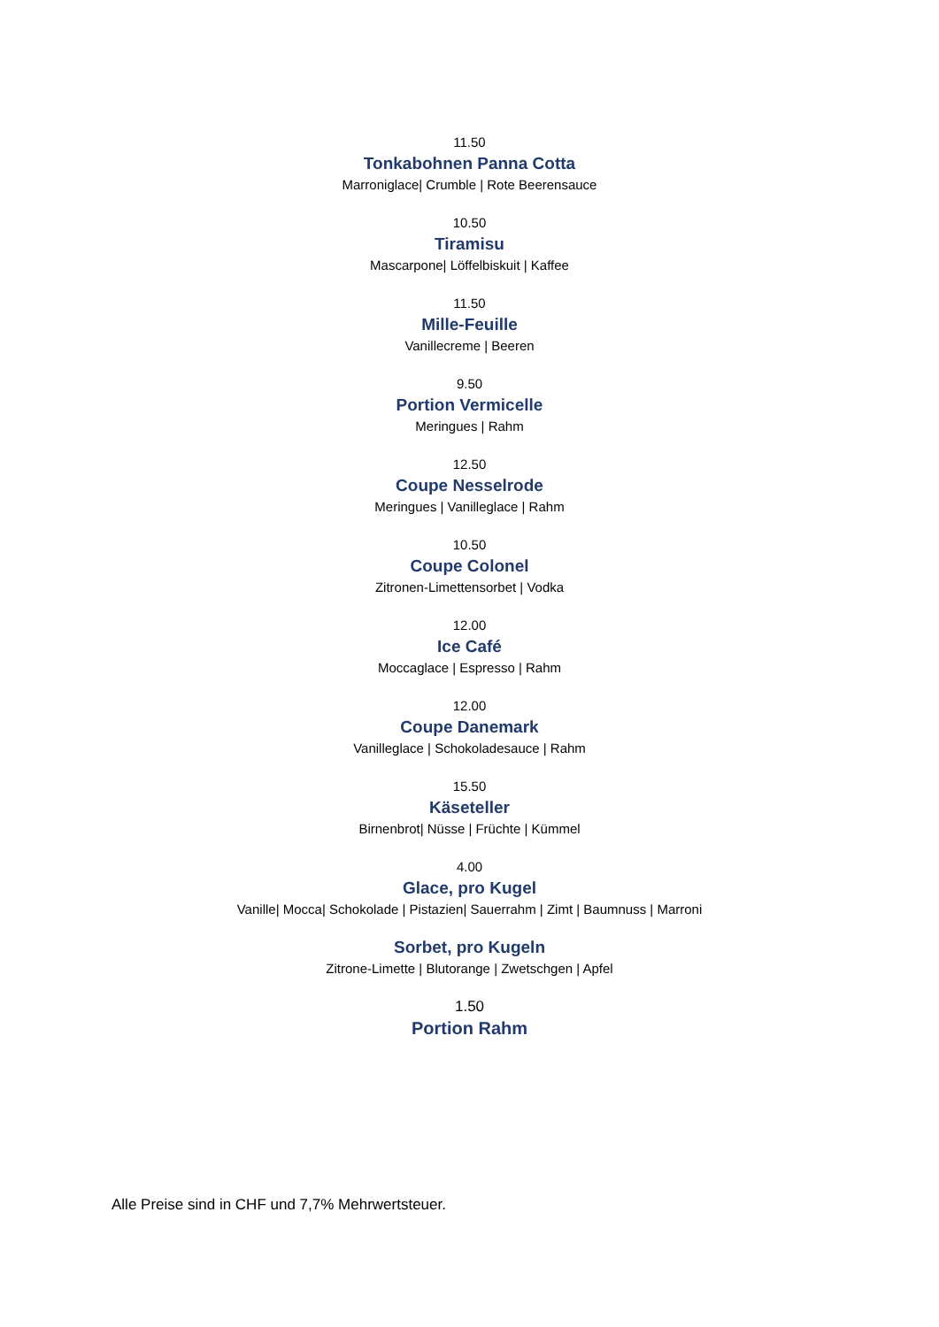11.50
Tonkabohnen Panna Cotta
Marroniglace| Crumble | Rote Beerensauce
10.50
Tiramisu
Mascarpone| Löffelbiskuit | Kaffee
11.50
Mille-Feuille
Vanillecreme | Beeren
9.50
Portion Vermicelle
Meringues | Rahm
12.50
Coupe Nesselrode
Meringues | Vanilleglace | Rahm
10.50
Coupe Colonel
Zitronen-Limettensorbet | Vodka
12.00
Ice Café
Moccaglace | Espresso | Rahm
12.00
Coupe Danemark
Vanilleglace | Schokoladesauce | Rahm
15.50
Käseteller
Birnenbrot| Nüsse | Früchte | Kümmel
4.00
Glace, pro Kugel
Vanille| Mocca| Schokolade | Pistazien| Sauerrahm | Zimt | Baumnuss | Marroni
Sorbet, pro Kugeln
Zitrone-Limette | Blutorange | Zwetschgen | Apfel
1.50
Portion Rahm
Alle Preise sind in CHF und 7,7% Mehrwertsteuer.